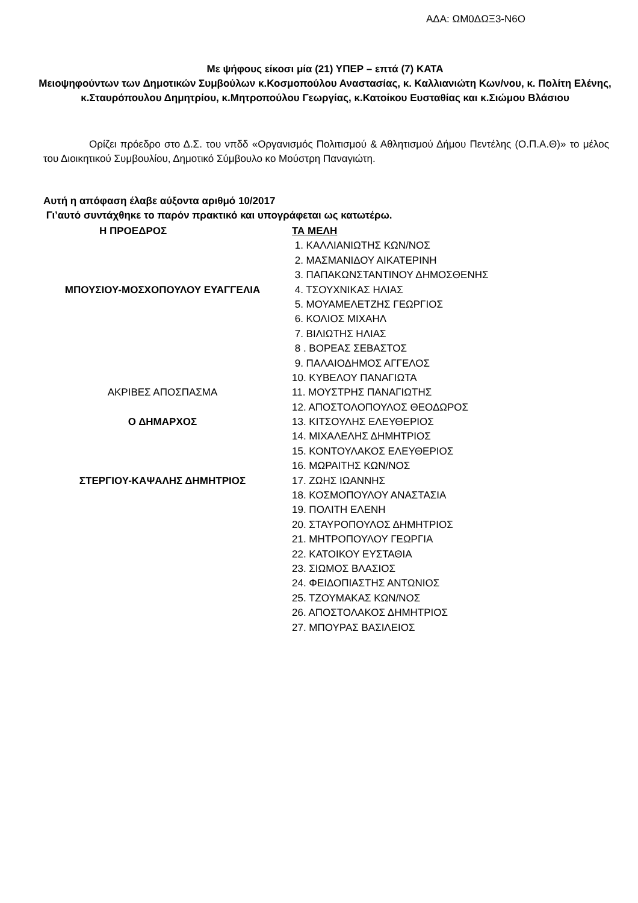ΑΔΑ: ΩΜ0ΔΩΞ3-Ν6Ο
Με ψήφους είκοσι μία (21) ΥΠΕΡ – επτά (7) ΚΑΤΑ
Μειοψηφούντων των Δημοτικών Συμβούλων κ.Κοσμοπούλου Αναστασίας, κ. Καλλιανιώτη Κων/νου, κ. Πολίτη Ελένης, κ.Σταυρόπουλου Δημητρίου, κ.Μητροπούλου Γεωργίας, κ.Κατοίκου Ευσταθίας και κ.Σιώμου Βλάσιου
Ορίζει πρόεδρο στο Δ.Σ. του νπδδ «Οργανισμός Πολιτισμού & Αθλητισμού Δήμου Πεντέλης (Ο.Π.Α.Θ)» το μέλος του Διοικητικού Συμβουλίου, Δημοτικό Σύμβουλο κο Μούστρη Παναγιώτη.
Αυτή η απόφαση έλαβε αύξοντα αριθμό 10/2017
Γι’αυτό συντάχθηκε το παρόν πρακτικό και υπογράφεται ως κατωτέρω.
Η ΠΡΟΕΔΡΟΣ ΤΑ ΜΕΛΗ
1. ΚΑΛΛΙΑΝΙΩΤΗΣ ΚΩΝ/ΝΟΣ
2. ΜΑΣΜΑΝΙΔΟΥ ΑΙΚΑΤΕΡΙΝΗ
3. ΠΑΠΑΚΩΝΣΤΑΝΤΙΝΟΥ ΔΗΜΟΣΘΕΝΗΣ
ΜΠΟΥΣΙΟΥ-ΜΟΣΧΟΠΟΥΛΟΥ ΕΥΑΓΓΕΛΙΑ 4. ΤΣΟΥΧΝΙΚΑΣ ΗΛΙΑΣ
5. ΜΟΥΑΜΕΛΕΤΖΗΣ ΓΕΩΡΓΙΟΣ
6. ΚΟΛΙΟΣ ΜΙΧΑΗΛ
7. ΒΙΛΙΩΤΗΣ ΗΛΙΑΣ
8 . ΒΟΡΕΑΣ ΣΕΒΑΣΤΟΣ
9. ΠΑΛΑΙΟΔΗΜΟΣ ΑΓΓΕΛΟΣ
10. ΚΥΒΕΛΟΥ ΠΑΝΑΓΙΩΤΑ
ΑΚΡΙΒΕΣ ΑΠΟΣΠΑΣΜΑ 11. ΜΟΥΣΤΡΗΣ ΠΑΝΑΓΙΩΤΗΣ
12. ΑΠΟΣΤΟΛΟΠΟΥΛΟΣ ΘΕΟΔΩΡΟΣ
Ο ΔΗΜΑΡΧΟΣ 13. ΚΙΤΣΟΥΛΗΣ ΕΛΕΥΘΕΡΙΟΣ
14. ΜΙΧΑΛΕΛΗΣ ΔΗΜΗΤΡΙΟΣ
15. ΚΟΝΤΟΥΛΑΚΟΣ ΕΛΕΥΘΕΡΙΟΣ
16. ΜΩΡΑΙΤΗΣ ΚΩΝ/ΝΟΣ
ΣΤΕΡΓΙΟΥ-ΚΑΨΑΛΗΣ ΔΗΜΗΤΡΙΟΣ 17. ΖΩΗΣ ΙΩΑΝΝΗΣ
18. ΚΟΣΜΟΠΟΥΛΟΥ ΑΝΑΣΤΑΣΙΑ
19. ΠΟΛΙΤΗ ΕΛΕΝΗ
20. ΣΤΑΥΡΟΠΟΥΛΟΣ ΔΗΜΗΤΡΙΟΣ
21. ΜΗΤΡΟΠΟΥΛΟΥ ΓΕΩΡΓΙΑ
22. ΚΑΤΟΙΚΟΥ ΕΥΣΤΑΘΙΑ
23. ΣΙΩΜΟΣ ΒΛΑΣΙΟΣ
24. ΦΕΙΔΟΠΙΑΣΤΗΣ ΑΝΤΩΝΙΟΣ
25. ΤΖΟΥΜΑΚΑΣ ΚΩΝ/ΝΟΣ
26. ΑΠΟΣΤΟΛΑΚΟΣ ΔΗΜΗΤΡΙΟΣ
27. ΜΠΟΥΡΑΣ ΒΑΣΙΛΕΙΟΣ